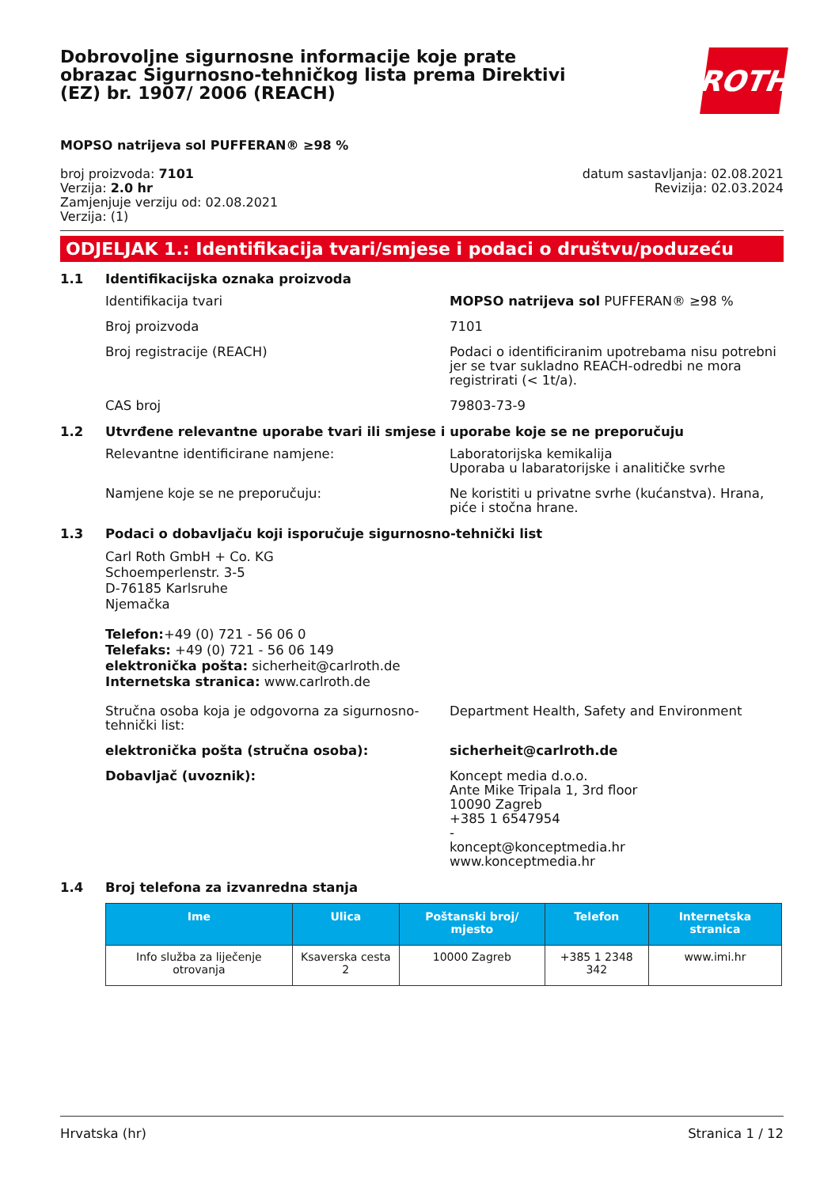Dobrovoljne sigurnosne informacije koje prate obrazac Sigurnosno-tehničkog lista prema Direktivi (EZ) br. 1907/ 2006 (REACH)
ROTH
MOPSO natrijeva sol PUFFERAN® ≥98 %
broj proizvoda: 7101
Verzija: 2.0 hr
Zamjenjuje verziju od: 02.08.2021
Verzija: (1)
datum sastavljanja: 02.08.2021
Revizija: 02.03.2024
ODJELJAK 1.: Identifikacija tvari/smjese i podaci o društvu/poduzeću
1.1 Identifikacijska oznaka proizvoda
Identifikacija tvari MOPSO natrijeva sol PUFFERAN® ≥98 %
Broj proizvoda 7101
Broj registracije (REACH) Podaci o identificiranim upotrebama nisu potrebni jer se tvar sukladno REACH-odredbi ne mora registrirati (< 1t/a).
CAS broj 79803-73-9
1.2 Utvrđene relevantne uporabe tvari ili smjese i uporabe koje se ne preporučuju
Relevantne identificirane namjene: Laboratorijska kemikalija
Uporaba u labaratorijske i analitičke svrhe
Namjene koje se ne preporučuju: Ne koristiti u privatne svrhe (kućanstva). Hrana, piće i stočna hrane.
1.3 Podaci o dobavljaču koji isporučuje sigurnosno-tehnički list
Carl Roth GmbH + Co. KG
Schoemperlenstr. 3-5
D-76185 Karlsruhe
Njemačka
Telefon:+49 (0) 721 - 56 06 0
Telefaks: +49 (0) 721 - 56 06 149
elektronička pošta: sicherheit@carlroth.de
Internetska stranica: www.carlroth.de
Stručna osoba koja je odgovorna za sigurnosno-tehnički list:
Department Health, Safety and Environment
elektronička pošta (stručna osoba): sicherheit@carlroth.de
Dobavljač (uvoznik): Koncept media d.o.o.
Ante Mike Tripala 1, 3rd floor
10090 Zagreb
+385 1 6547954
-
koncept@konceptmedia.hr
www.konceptmedia.hr
1.4 Broj telefona za izvanredna stanja
| Ime | Ulica | Poštanski broj/ mjesto | Telefon | Internetska stranica |
| --- | --- | --- | --- | --- |
| Info služba za liječenje otrovanja | Ksaverska cesta 2 | 10000 Zagreb | +385 1 2348 342 | www.imi.hr |
Hrvatska (hr) Stranica 1 / 12